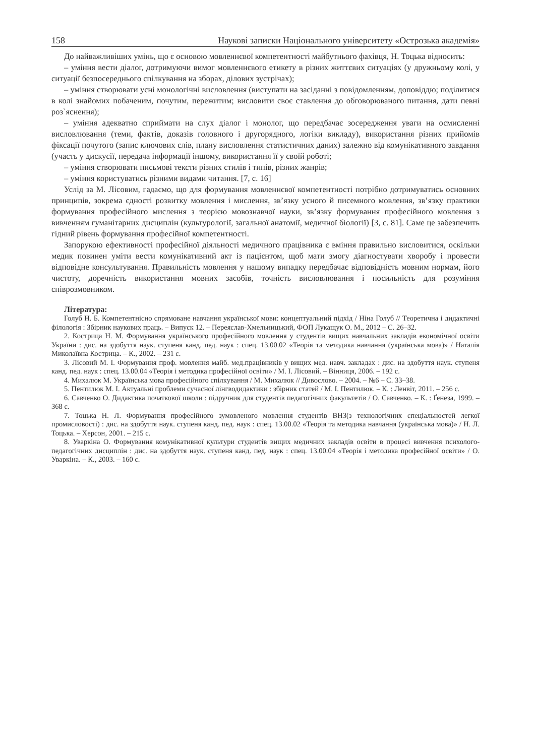158 Наукові записки Національного університету «Острозька академія»
До найважливіших умінь, що є основою мовленнєвої компетентності майбутнього фахівця, Н. Тоцька відносить:
– уміння вести діалог, дотримуючи вимог мовленнєвого етикету в різних життєвих ситуаціях (у дружньому колі, у ситуації безпосереднього спілкування на зборах, ділових зустрічах);
– уміння створювати усні монологічні висловлення (виступати на засіданні з повідомленням, доповіддю; поділитися в колі знайомих побаченим, почутим, пережитим; висловити своє ставлення до обговорюваного питання, дати певні роз`яснення);
– уміння адекватно сприймати на слух діалог і монолог, що передбачає зосередження уваги на осмисленні висловлювання (теми, фактів, доказів головного і другорядного, логіки викладу), використання різних прийомів фіксації почутого (запис ключових слів, плану висловлення статистичних даних) залежно від комунікативного завдання (участь у дискусії, передача інформації іншому, використання її у своїй роботі;
– уміння створювати письмові тексти різних стилів і типів, різних жанрів;
– уміння користуватись різними видами читання. [7, с. 16]
Услід за М. Лісовим, гадаємо, що для формування мовленнєвої компетентності потрібно дотримуватись основних принципів, зокрема єдності розвитку мовлення і мислення, зв’язку усного й писемного мовлення, зв’язку практики формування професійного мислення з теорією мовознавчої науки, зв’язку формування професійного мовлення з вивченням гуманітарних дисциплін (культурології, загальної анатомії, медичної біології) [3, с. 81]. Саме це забезпечить гідний рівень формування професійної компетентності.
Запорукою ефективності професійної діяльності медичного працівника є вміння правильно висловитися, оскільки медик повинен уміти вести комунікативний акт із пацієнтом, щоб мати змогу діагностувати хворобу і провести відповідне консультування. Правильність мовлення у нашому випадку передбачає відповідність мовним нормам, його чистоту, доречність використання мовних засобів, точність висловлювання і посильність для розуміння співрозмовником.
Література:
Голуб Н. Б. Компетентнісно спрямоване навчання української мови: концептуальний підхід / Ніна Голуб // Теоретична і дидактичні філологія : Збірник наукових праць. – Випуск 12. – Переяслав-Хмельницький, ФОП Лукащук О. М., 2012 – С. 26–32.
2. Кострица Н. М. Формування українського професійного мовлення у студентів вищих навчальних закладів економічної освіти України : дис. на здобуття наук. ступеня канд. пед. наук : спец. 13.00.02 «Теорія та методика навчання (українська мова)» / Наталія Миколаївна Кострица. – К., 2002. – 231 с.
3. Лісовий М. І. Формування проф. мовлення майб. мед.працівників у вищих мед. навч. закладах : дис. на здобуття наук. ступеня канд. пед. наук : спец. 13.00.04 «Теорія і методика професійної освіти» / М. І. Лісовий. – Вінниця, 2006. – 192 с.
4. Михалюк М. Українська мова професійного спілкування / М. Михалюк // Дивослово. – 2004. – №6 – С. 33–38.
5. Пентилюк М. І. Актуальні проблеми сучасної лінгводидактики : збірник статей / М. І. Пентилюк. – К. : Ленвіт, 2011. – 256 с.
6. Савченко О. Дидактика початкової школи : підручник для студентів педагогічних факультетів / О. Савченко. – К. : Ґенеза, 1999. – 368 с.
7. Тоцька Н. Л. Формування професійного зумовленого мовлення студентів ВНЗ(з технологічних спеціальностей легкої промисловості) : дис. на здобуття наук. ступеня канд. пед. наук : спец. 13.00.02 «Теорія та методика навчання (українська мова)» / Н. Л. Тоцька. – Херсон, 2001. – 215 с.
8. Уваркіна О. Формування комунікативної культури студентів вищих медичних закладів освіти в процесі вивчення психолого-педагогічних дисциплін : дис. на здобуття наук. ступеня канд. пед. наук : спец. 13.00.04 «Теорія і методика професійної освіти» / О. Уваркіна. – К., 2003. – 160 с.